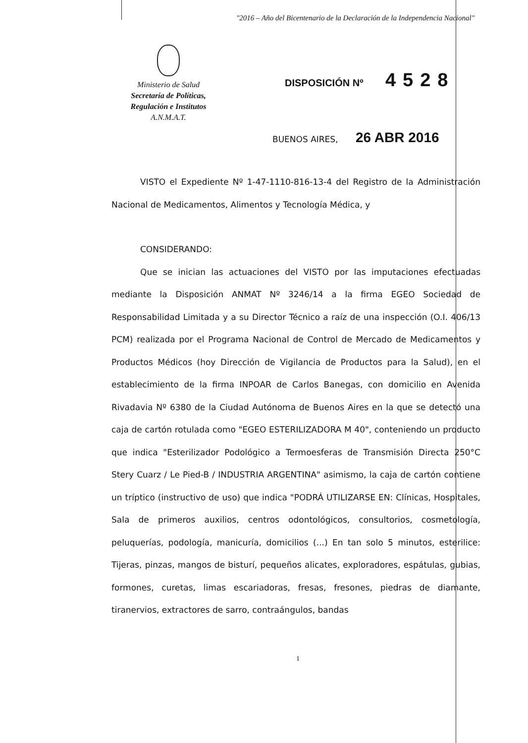"2016 – Año del Bicentenario de la Declaración de la Independencia Nacional"
Ministerio de Salud
Secretaría de Políticas,
Regulación e Institutos
A.N.M.A.T.
DISPOSICIÓN Nº 4528
BUENOS AIRES, 26 ABR 2016
VISTO el Expediente Nº 1-47-1110-816-13-4 del Registro de la Administración Nacional de Medicamentos, Alimentos y Tecnología Médica, y
CONSIDERANDO:
Que se inician las actuaciones del VISTO por las imputaciones efectuadas mediante la Disposición ANMAT Nº 3246/14 a la firma EGEO Sociedad de Responsabilidad Limitada y a su Director Técnico a raíz de una inspección (O.I. 406/13 PCM) realizada por el Programa Nacional de Control de Mercado de Medicamentos y Productos Médicos (hoy Dirección de Vigilancia de Productos para la Salud), en el establecimiento de la firma INPOAR de Carlos Banegas, con domicilio en Avenida Rivadavia Nº 6380 de la Ciudad Autónoma de Buenos Aires en la que se detectó una caja de cartón rotulada como "EGEO ESTERILIZADORA M 40", conteniendo un producto que indica "Esterilizador Podológico a Termoesferas de Transmisión Directa 250°C Stery Cuarz / Le Pied-B / INDUSTRIA ARGENTINA" asimismo, la caja de cartón contiene un tríptico (instructivo de uso) que indica "PODRÁ UTILIZARSE EN: Clínicas, Hospitales, Sala de primeros auxilios, centros odontológicos, consultorios, cosmetología, peluquerías, podología, manicuría, domicilios (...) En tan solo 5 minutos, esterilice: Tijeras, pinzas, mangos de bisturí, pequeños alicates, exploradores, espátulas, gubias, formones, curetas, limas escariadoras, fresas, fresones, piedras de diamante, tiranervios, extractores de sarro, contraángulos, bandas
1